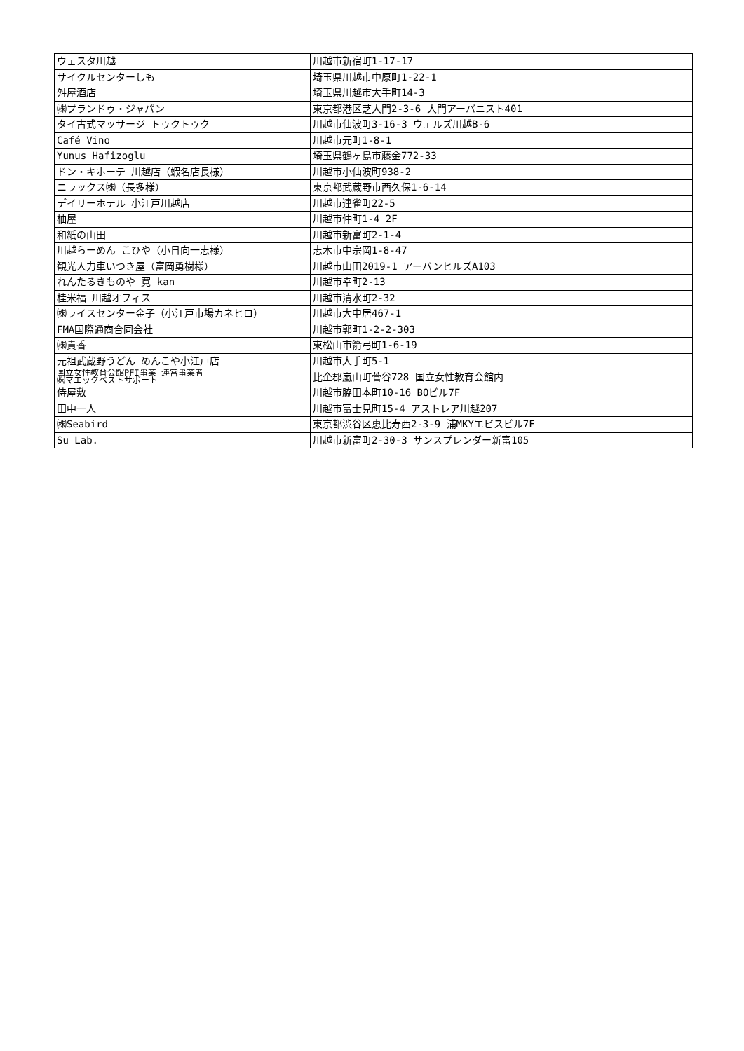| ウェスタ川越 | 川越市新宿町1-17-17 |
| サイクルセンターしも | 埼玉県川越市中原町1-22-1 |
| 舛屋酒店 | 埼玉県川越市大手町14-3 |
| ㈱プランドゥ・ジャパン | 東京都港区芝大門2-3-6 大門アーバニスト401 |
| タイ古式マッサージ トゥクトゥク | 川越市仙波町3-16-3 ウェルズ川越B-6 |
| Café Vino | 川越市元町1-8-1 |
| Yunus Hafizoglu | 埼玉県鶴ヶ島市藤金772-33 |
| ドン・キホーテ 川越店（蝦名店長様） | 川越市小仙波町938-2 |
| ニラックス㈱（長多様） | 東京都武蔵野市西久保1-6-14 |
| デイリーホテル 小江戸川越店 | 川越市連雀町22-5 |
| 柚屋 | 川越市仲町1-4 2F |
| 和紙の山田 | 川越市新富町2-1-4 |
| 川越らーめん こひや（小日向一志様） | 志木市中宗岡1-8-47 |
| 観光人力車いつき屋（富岡勇樹様） | 川越市山田2019-1 アーバンヒルズA103 |
| れんたるきものや 寛 kan | 川越市幸町2-13 |
| 桂米福 川越オフィス | 川越市清水町2-32 |
| ㈱ライスセンター金子（小江戸市場カネヒロ） | 川越市大中居467-1 |
| FMA国際通商合同会社 | 川越市郭町1-2-2-303 |
| ㈱貴香 | 東松山市箭弓町1-6-19 |
| 元祖武蔵野うどん めんこや小江戸店 | 川越市大手町5-1 |
| 国立女性教育会館PFI事業 運営事業者 ㈱マエックベストサポート | 比企郡嵐山町菅谷728 国立女性教育会館内 |
| 侍屋敷 | 川越市脇田本町10-16 BOビル7F |
| 田中一人 | 川越市富士見町15-4 アストレア川越207 |
| ㈱Seabird | 東京都渋谷区恵比寿西2-3-9 浦MKYエビスビル7F |
| Su Lab. | 川越市新富町2-30-3 サンスプレンダー新富105 |